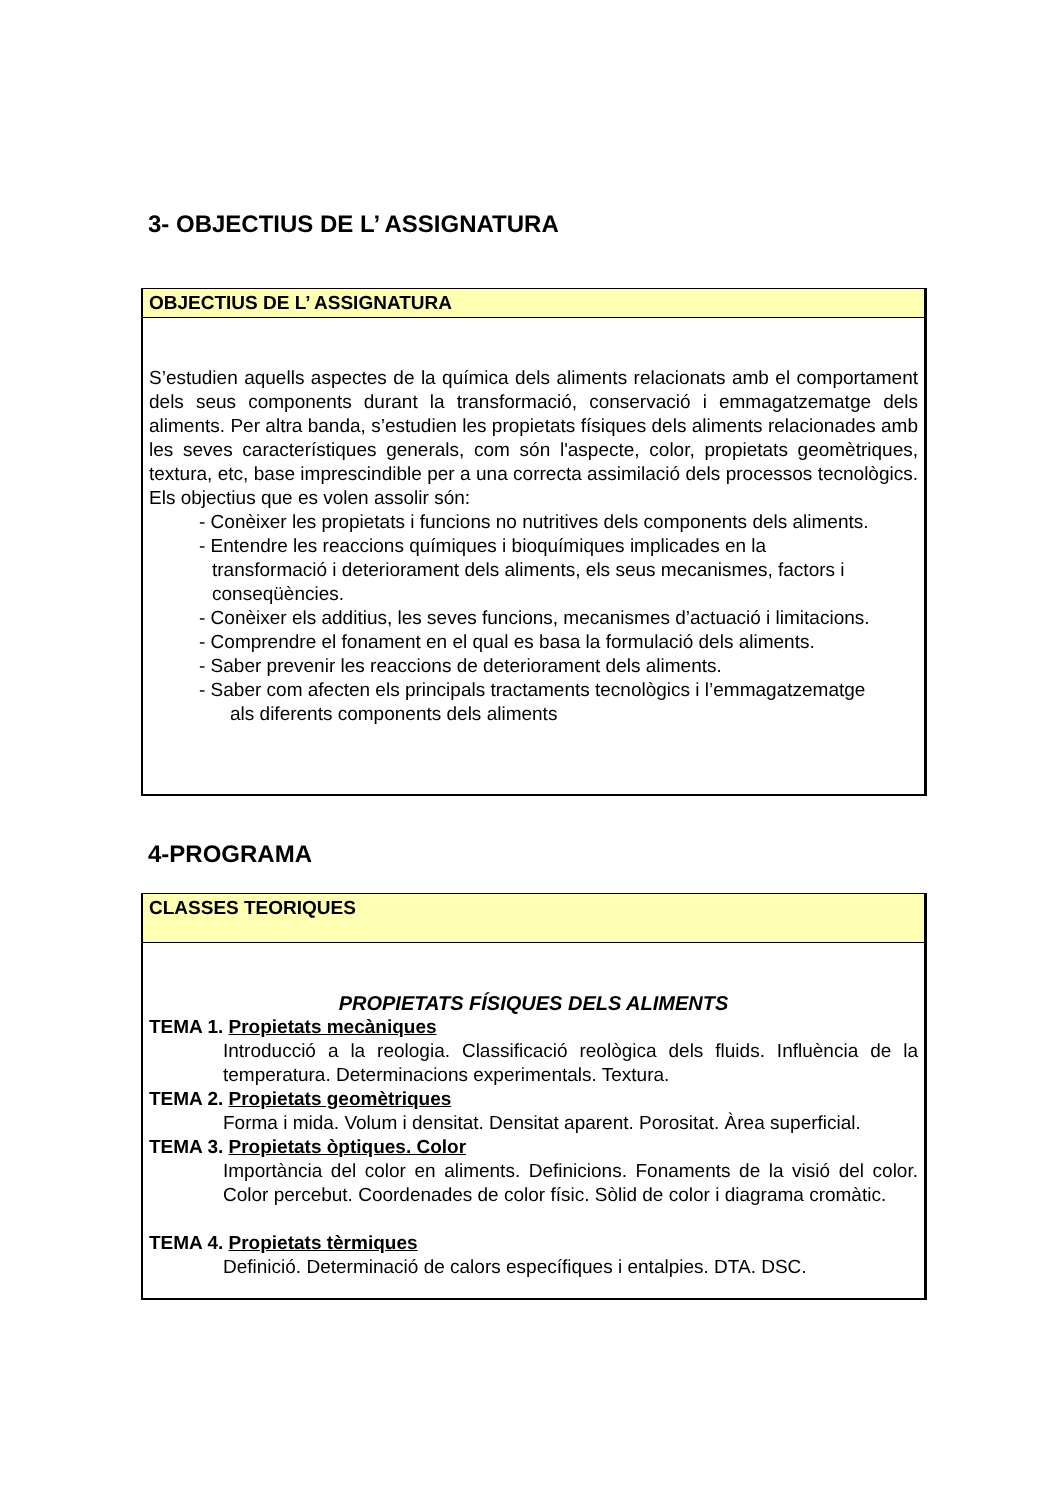3- OBJECTIUS DE L’ ASSIGNATURA
OBJECTIUS DE L’ ASSIGNATURA
S’estudien aquells aspectes de la química dels aliments relacionats amb el comportament dels seus components durant la transformació, conservació i emmagatzematge dels aliments. Per altra banda, s’estudien les propietats físiques dels aliments relacionades amb les seves característiques generals, com són l'aspecte, color, propietats geomètriques, textura, etc, base imprescindible per a una correcta assimilació dels processos tecnològics. Els objectius que es volen assolir són:
- Conèixer les propietats i funcions no nutritives dels components dels aliments.
- Entendre les reaccions químiques i bioquímiques implicades en la
transformació i deteriorament dels aliments, els seus mecanismes, factors i conseqüències.
- Conèixer els additius, les seves funcions, mecanismes d’actuació i limitacions.
- Comprendre el fonament en el qual es basa la formulació dels aliments.
- Saber prevenir les reaccions de deteriorament dels aliments.
- Saber com afecten els principals tractaments tecnològics i l’emmagatzematge
als diferents components dels aliments
4-PROGRAMA
CLASSES TEORIQUES
PROPIETATS FÍSIQUES DELS ALIMENTS
TEMA 1. Propietats mecàniques
Introducció a la reologia. Classificació reològica dels fluids. Influència de la temperatura. Determinacions experimentals. Textura.
TEMA 2. Propietats geomètriques
Forma i mida. Volum i densitat. Densitat aparent. Porositat. Àrea superficial.
TEMA 3. Propietats òptiques. Color
Importància del color en aliments. Definicions. Fonaments de la visió del color. Color percebut. Coordenades de color físic. Sòlid de color i diagrama cromàtic.
TEMA 4. Propietats tèrmiques
Definició. Determinació de calors específiques i entalpies. DTA. DSC.